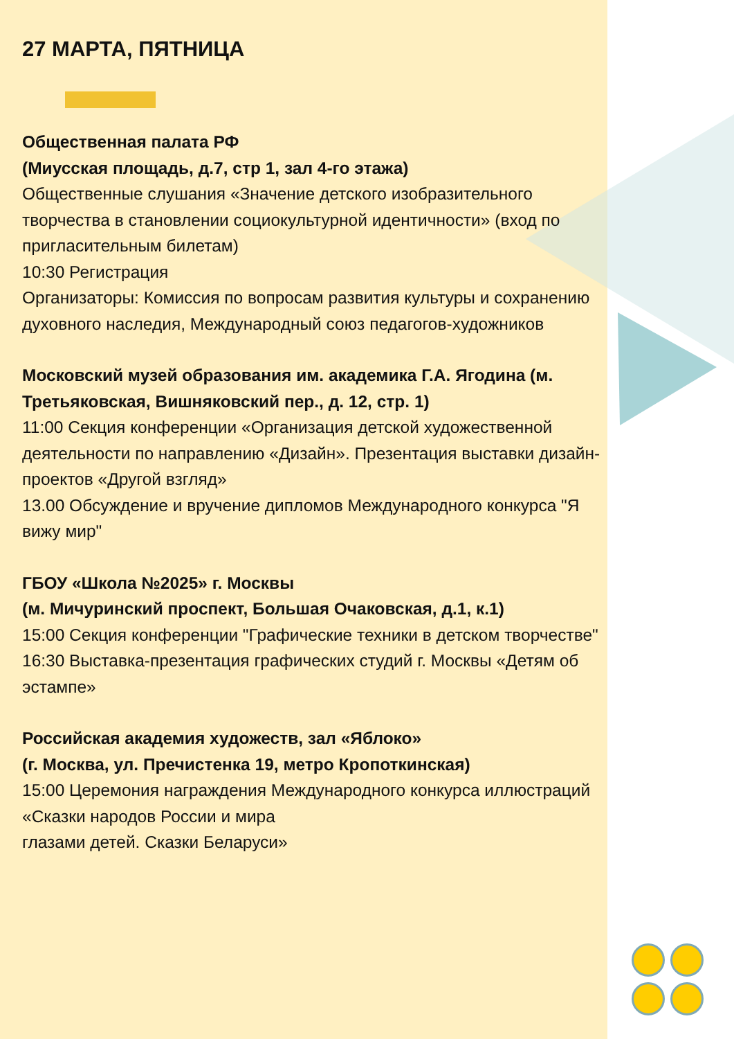27 МАРТА, ПЯТНИЦА
Общественная палата РФ
(Миусская площадь, д.7, стр 1, зал 4-го этажа)
Общественные слушания «Значение детского изобразительного творчества в становлении социокультурной идентичности» (вход по пригласительным билетам)
10:30 Регистрация
Организаторы: Комиссия по вопросам развития культуры и сохранению духовного наследия, Международный союз педагогов-художников
Московский музей образования им. академика Г.А. Ягодина (м. Третьяковская, Вишняковский пер., д. 12, стр. 1)
11:00 Секция конференции «Организация детской художественной деятельности по направлению «Дизайн». Презентация выставки дизайн-проектов «Другой взгляд»
13.00 Обсуждение и вручение дипломов Международного конкурса "Я вижу мир"
ГБОУ «Школа №2025» г. Москвы
(м. Мичуринский проспект, Большая Очаковская, д.1, к.1)
15:00 Секция конференции "Графические техники в детском творчестве"
16:30 Выставка-презентация графических студий г. Москвы «Детям об эстампе»
Российская академия художеств, зал «Яблоко»
(г. Москва, ул. Пречистенка 19, метро Кропоткинская)
15:00 Церемония награждения Международного конкурса иллюстраций «Сказки народов России и мира
глазами детей. Сказки Беларуси»